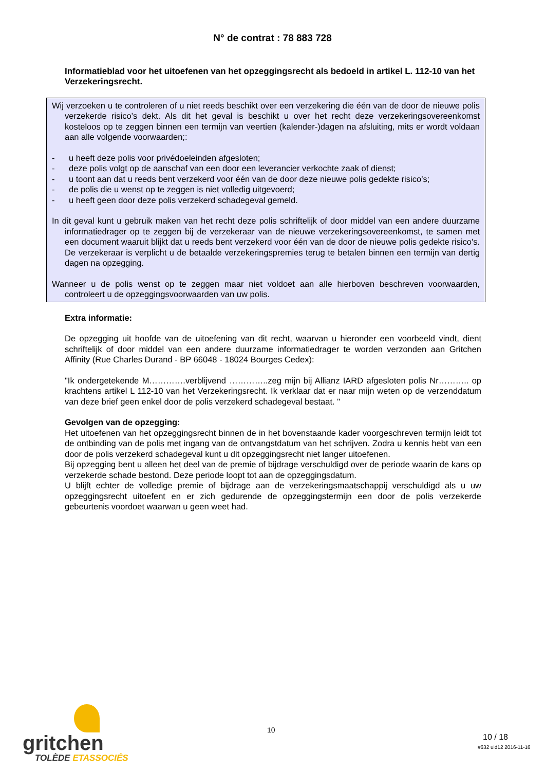N° de contrat : 78 883 728
Informatieblad voor het uitoefenen van het opzeggingsrecht als bedoeld in artikel L. 112-10 van het Verzekeringsrecht.
Wij verzoeken u te controleren of u niet reeds beschikt over een verzekering die één van de door de nieuwe polis verzekerde risico’s dekt. Als dit het geval is beschikt u over het recht deze verzekeringsovereenkomst kosteloos op te zeggen binnen een termijn van veertien (kalender-)dagen na afsluiting, mits er wordt voldaan aan alle volgende voorwaarden;:
- u heeft deze polis voor privédoeleinden afgesloten;
- deze polis volgt op de aanschaf van een door een leverancier verkochte zaak of dienst;
- u toont aan dat u reeds bent verzekerd voor één van de door deze nieuwe polis gedekte risico’s;
- de polis die u wenst op te zeggen is niet volledig uitgevoerd;
- u heeft geen door deze polis verzekerd schadegeval gemeld.
In dit geval kunt u gebruik maken van het recht deze polis schriftelijk of door middel van een andere duurzame informatiedrager op te zeggen bij de verzekeraar van de nieuwe verzekeringsovereenkomst, te samen met een document waaruit blijkt dat u reeds bent verzekerd voor één van de door de nieuwe polis gedekte risico's. De verzekeraar is verplicht u de betaalde verzekeringspremies terug te betalen binnen een termijn van dertig dagen na opzegging.
Wanneer u de polis wenst op te zeggen maar niet voldoet aan alle hierboven beschreven voorwaarden, controleert u de opzeggingsvoorwaarden van uw polis.
Extra informatie:
De opzegging uit hoofde van de uitoefening van dit recht, waarvan u hieronder een voorbeeld vindt, dient schriftelijk of door middel van een andere duurzame informatiedrager te worden verzonden aan Gritchen Affinity (Rue Charles Durand - BP 66048 - 18024 Bourges Cedex):
"Ik ondergetekende M………….verblijvend …………..zeg mijn bij Allianz IARD afgesloten polis Nr……….. op krachtens artikel L 112-10 van het Verzekeringsrecht. Ik verklaar dat er naar mijn weten op de verzenddatum van deze brief geen enkel door de polis verzekerd schadegeval bestaat. "
Gevolgen van de opzegging:
Het uitoefenen van het opzeggingsrecht binnen de in het bovenstaande kader voorgeschreven termijn leidt tot de ontbinding van de polis met ingang van de ontvangstdatum van het schrijven. Zodra u kennis hebt van een door de polis verzekerd schadegeval kunt u dit opzeggingsrecht niet langer uitoefenen.
Bij opzegging bent u alleen het deel van de premie of bijdrage verschuldigd over de periode waarin de kans op verzekerde schade bestond. Deze periode loopt tot aan de opzeggingsdatum.
U blijft echter de volledige premie of bijdrage aan de verzekeringsmaatschappij verschuldigd als u uw opzeggingsrecht uitoefent en er zich gedurende de opzeggingstermijn een door de polis verzekerde gebeurtenis voordoet waarwan u geen weet had.
gritchen
TOLÈDE ETASSOCIÉS
10
10 / 18
#632 uid12 2016-11-16